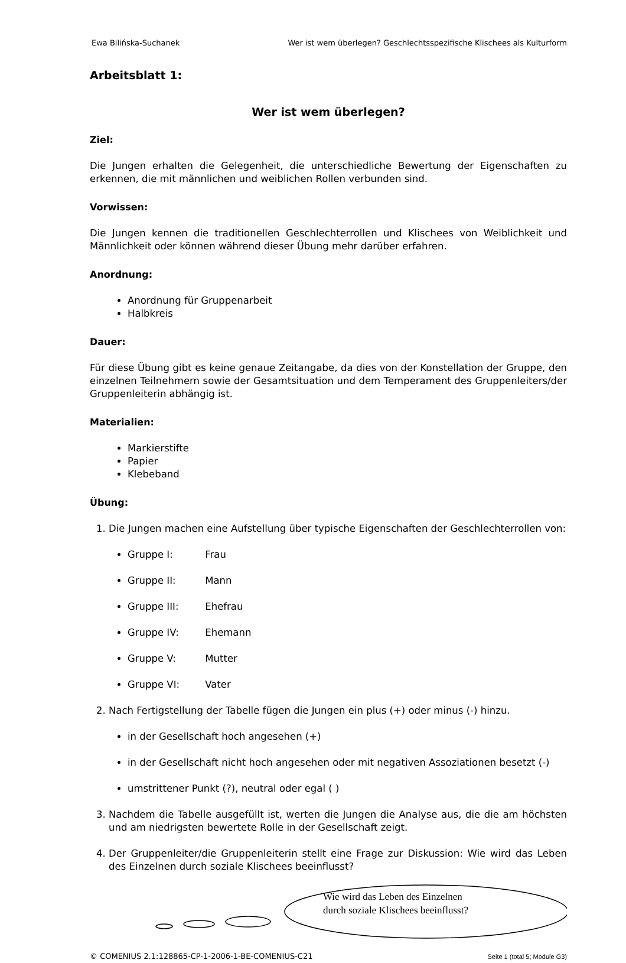Ewa Bilińska-Suchanek Wer ist wem überlegen? Geschlechtsspezifische Klischees als Kulturform
Arbeitsblatt 1:
Wer ist wem überlegen?
Ziel:
Die Jungen erhalten die Gelegenheit, die unterschiedliche Bewertung der Eigenschaften zu erkennen, die mit männlichen und weiblichen Rollen verbunden sind.
Vorwissen:
Die Jungen kennen die traditionellen Geschlechterrollen und Klischees von Weiblichkeit und Männlichkeit oder können während dieser Übung mehr darüber erfahren.
Anordnung:
Anordnung für Gruppenarbeit
Halbkreis
Dauer:
Für diese Übung gibt es keine genaue Zeitangabe, da dies von der Konstellation der Gruppe, den einzelnen Teilnehmern sowie der Gesamtsituation und dem Temperament des Gruppenleiters/der Gruppenleiterin abhängig ist.
Materialien:
Markierstifte
Papier
Klebeband
Übung:
1. Die Jungen machen eine Aufstellung über typische Eigenschaften der Geschlechterrollen von:
Gruppe I: Frau
Gruppe II: Mann
Gruppe III: Ehefrau
Gruppe IV: Ehemann
Gruppe V: Mutter
Gruppe VI: Vater
2. Nach Fertigstellung der Tabelle fügen die Jungen ein plus (+) oder minus (-) hinzu.
in der Gesellschaft hoch angesehen (+)
in der Gesellschaft nicht hoch angesehen oder mit negativen Assoziationen besetzt (-)
umstrittener Punkt (?), neutral oder egal ( )
3. Nachdem die Tabelle ausgefüllt ist, werten die Jungen die Analyse aus, die die am höchsten und am niedrigsten bewertete Rolle in der Gesellschaft zeigt.
4. Der Gruppenleiter/die Gruppenleiterin stellt eine Frage zur Diskussion: Wie wird das Leben des Einzelnen durch soziale Klischees beeinflusst?
Wie wird das Leben des Einzelnen
durch soziale Klischees beeinflusst?
© COMENIUS 2.1:128865-CP-1-2006-1-BE-COMENIUS-C21 Seite 1 (total 5; Module G3)